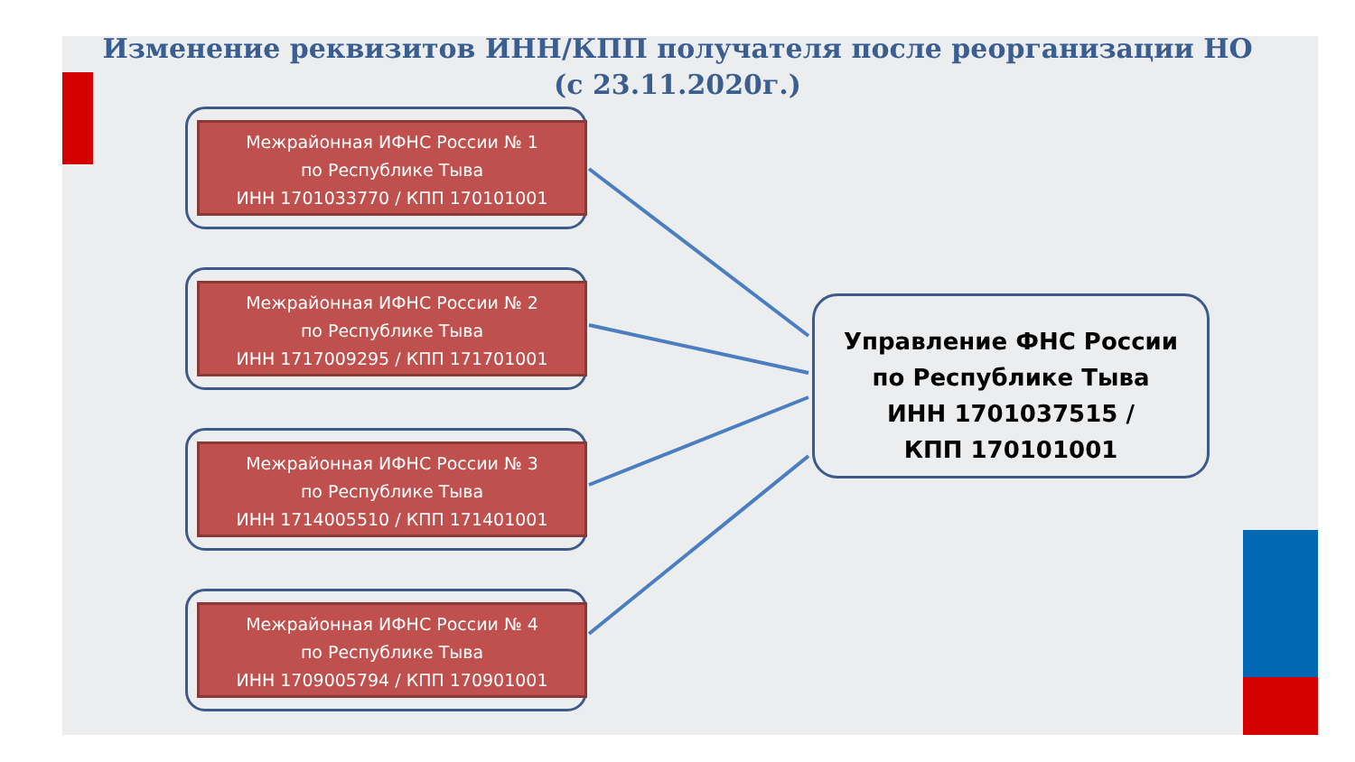Изменение реквизитов ИНН/КПП получателя после реорганизации НО
(с 23.11.2020г.)
Межрайонная ИФНС России № 1
по Республике Тыва
ИНН 1701033770 / КПП 170101001
Межрайонная ИФНС России № 2
по Республике Тыва
ИНН 1717009295 / КПП 171701001
Межрайонная ИФНС России № 3
по Республике Тыва
ИНН 1714005510 / КПП 171401001
Межрайонная ИФНС России № 4
по Республике Тыва
ИНН 1709005794 / КПП 170901001
Управление ФНС России
по Республике Тыва
ИНН 1701037515 /
КПП 170101001